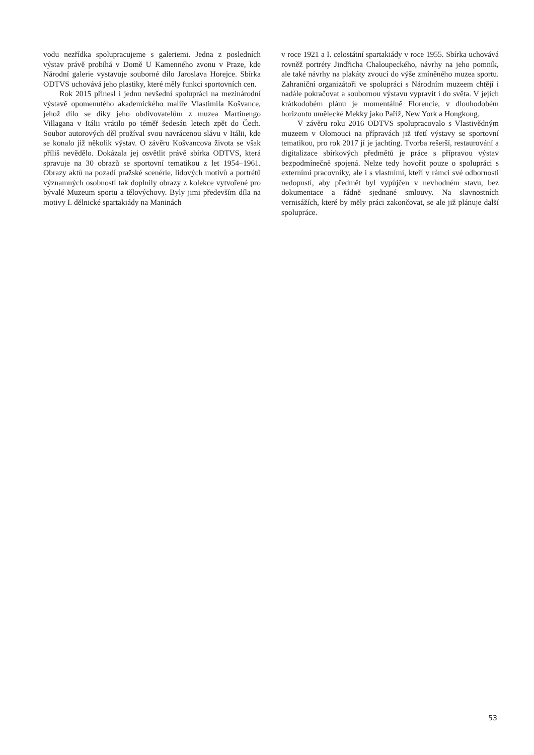vodu nezřídka spolupracujeme s galeriemi. Jedna z posledních výstav právě probíhá v Domě U Kamenného zvonu v Praze, kde Národní galerie vystavuje souborné dílo Jaroslava Horejce. Sbírka ODTVS uchovává jeho plastiky, které měly funkci sportovních cen.
Rok 2015 přinesl i jednu nevšední spolupráci na mezinárodní výstavě opomenutého akademického malíře Vlastimila Košvance, jehož dílo se díky jeho obdivovatelům z muzea Martinengo Villagana v Itálii vrátilo po téměř šedesáti letech zpět do Čech. Soubor autorových děl prožíval svou navrácenou slávu v Itálii, kde se konalo již několik výstav. O závěru Košvancova života se však příliš nevědělo. Dokázala jej osvětlit právě sbírka ODTVS, která spravuje na 30 obrazů se sportovní tematikou z let 1954–1961. Obrazy aktů na pozadí pražské scenérie, lidových motivů a portrétů významných osobností tak doplnily obrazy z kolekce vytvořené pro bývalé Muzeum sportu a tělovýchovy. Byly jimi především díla na motivy I. dělnické spartakiády na Maninách
v roce 1921 a I. celostátní spartakiády v roce 1955. Sbírka uchovává rovněž portréty Jindřicha Chaloupeckého, návrhy na jeho pomník, ale také návrhy na plakáty zvoucí do výše zmíněného muzea sportu. Zahraniční organizátoři ve spolupráci s Národním muzeem chtějí i nadále pokračovat a soubornou výstavu vypravit i do světa. V jejich krátkodobém plánu je momentálně Florencie, v dlouhodobém horizontu umělecké Mekky jako Paříž, New York a Hongkong.
V závěru roku 2016 ODTVS spolupracovalo s Vlastivědným muzeem v Olomouci na přípravách již třetí výstavy se sportovní tematikou, pro rok 2017 jí je jachting. Tvorba rešerší, restaurování a digitalizace sbírkových předmětů je práce s přípravou výstav bezpodmínečně spojená. Nelze tedy hovořit pouze o spolupráci s externími pracovníky, ale i s vlastními, kteří v rámci své odbornosti nedopustí, aby předmět byl vypůjčen v nevhodném stavu, bez dokumentace a řádně sjednané smlouvy. Na slavnostních vernisážích, které by měly práci zakončovat, se ale již plánuje další spolupráce.
53